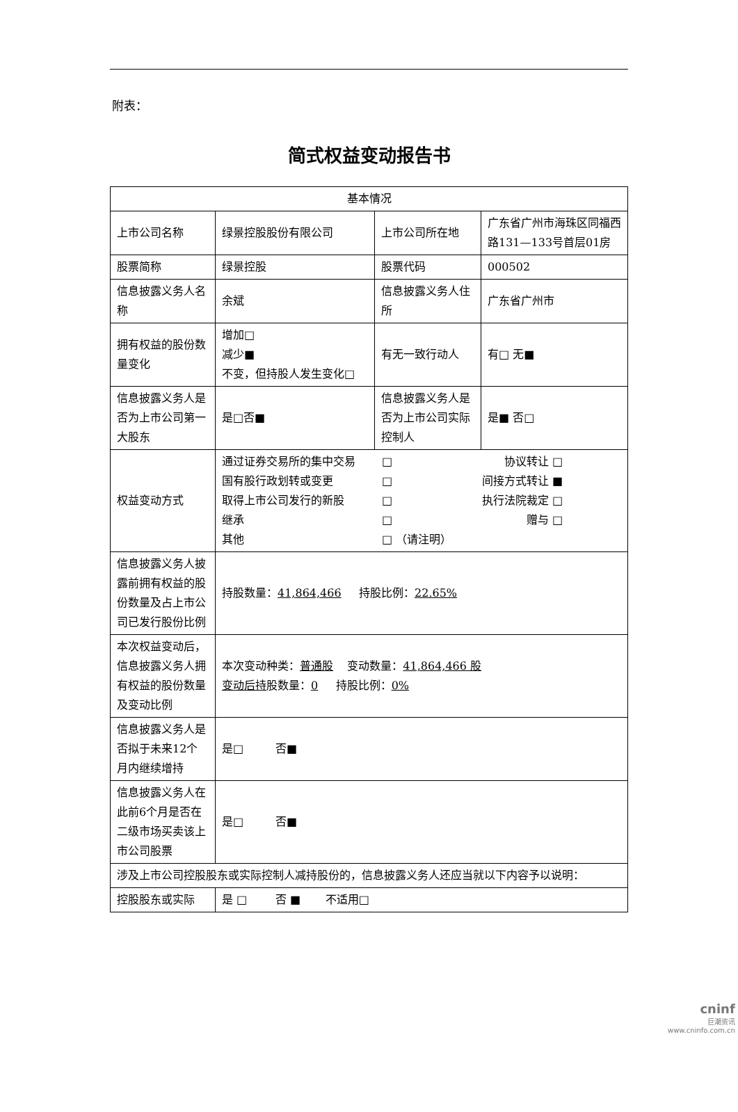附表：
简式权益变动报告书
| 基本情况 | | | |
| 上市公司名称 | 绿景控股股份有限公司 | 上市公司所在地 | 广东省广州市海珠区同福西路131—133号首层01房 |
| 股票简称 | 绿景控股 | 股票代码 | 000502 |
| 信息披露义务人名称 | 余斌 | 信息披露义务人住所 | 广东省广州市 |
| 拥有权益的股份数量变化 | 增加□ 减少■ 不变，但持股人发生变化□ | 有无一致行动人 | 有□ 无■ |
| 信息披露义务人是否为上市公司第一大股东 | 是□否■ | 信息披露义务人是否为上市公司实际控制人 | 是■ 否□ |
| 权益变动方式 | 通过证券交易所的集中交易 □ 协议转让 □ 国有股行政划转或变更 □ 间接方式转让 ■ 取得上市公司发行的新股 □ 执行法院裁定 □ 继承 □ 赠与 □ 其他 □ （请注明） | | |
| 信息披露义务人披露前拥有权益的股份数量及占上市公司已发行股份比例 | 持股数量： 41,864,466 持股比例： 22.65% | | |
| 本次权益变动后，信息披露义务人拥有权益的股份数量及变动比例 | 本次变动种类： 普通股 变动数量： 41,864,466 股 变动后持 股数量： 0 持股比例： 0% | | |
| 信息披露义务人是否拟于未来12个月内继续增持 | 是□ 否■ | | |
| 信息披露义务人在此前6个月是否在二级市场买卖该上市公司股票 | 是□ 否■ | | |
| 涉及上市公司控股股东或实际控制人减持股份的，信息披露义务人还应当就以下内容予以说明： | | | |
| 控股股东或实际 | 是 □ 否 ■ 不适用□ | | |
cninf
巨潮资讯
www.cninfo.com.cn